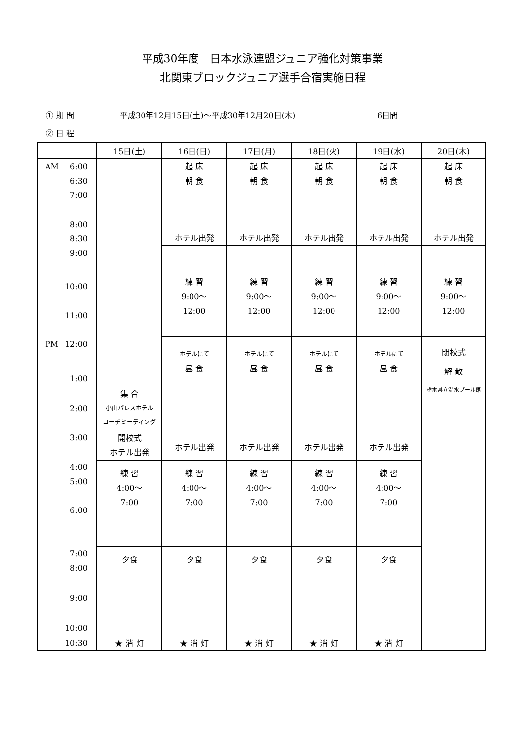平成30年度　日本水泳連盟ジュニア強化対策事業
北関東ブロックジュニア選手合宿実施日程
① 期 間 平成30年12月15日(土)～平成30年12月20日(木) 6日間
② 日 程
| | 15日(土) | 16日(日) | 17日(月) | 18日(火) | 19日(水) | 20日(木) |
| --- | --- | --- | --- | --- | --- | --- |
| AM 6:00 | 集 合 小山パレスホテル コーチミーティング 開校式 ホテル出発 | 起 床 朝 食 ホテル出発 | 起 床 朝 食 ホテル出発 | 起 床 朝 食 ホテル出発 | 起 床 朝 食 ホテル出発 | 起 床 朝 食 ホテル出発 |
| 6:30 | | | | | | |
| 7:00 | | | | | | |
| 8:00 | | | | | | |
| 8:30 | | | | | | |
| 9:00 | | 練 習 9:00～ 12:00 | 練 習 9:00～ 12:00 | 練 習 9:00～ 12:00 | 練 習 9:00～ 12:00 | 練 習 9:00～ 12:00 |
| 10:00 | | | | | | |
| 11:00 | | | | | | |
| PM 12:00 | | ホテルにて 昼 食 ホテル出発 | ホテルにて 昼 食 ホテル出発 | ホテルにて 昼 食 ホテル出発 | ホテルにて 昼 食 ホテル出発 | 閉校式 解 散 栃木県立温水プール館 |
| 1:00 | | | | | | |
| 2:00 | | | | | | |
| 3:00 | | | | | | |
| 4:00 | 練 習 4:00～ 7:00 | 練 習 4:00～ 7:00 | 練 習 4:00～ 7:00 | 練 習 4:00～ 7:00 | 練 習 4:00～ 7:00 | |
| 5:00 | | | | | | |
| 6:00 | | | | | | |
| 7:00 | 夕食 ★ 消 灯 | 夕食 ★ 消 灯 | 夕食 ★ 消 灯 | 夕食 ★ 消 灯 | 夕食 ★ 消 灯 | |
| 8:00 | | | | | | |
| 9:00 | | | | | | |
| 10:00 | | | | | | |
| 10:30 | | | | | | |